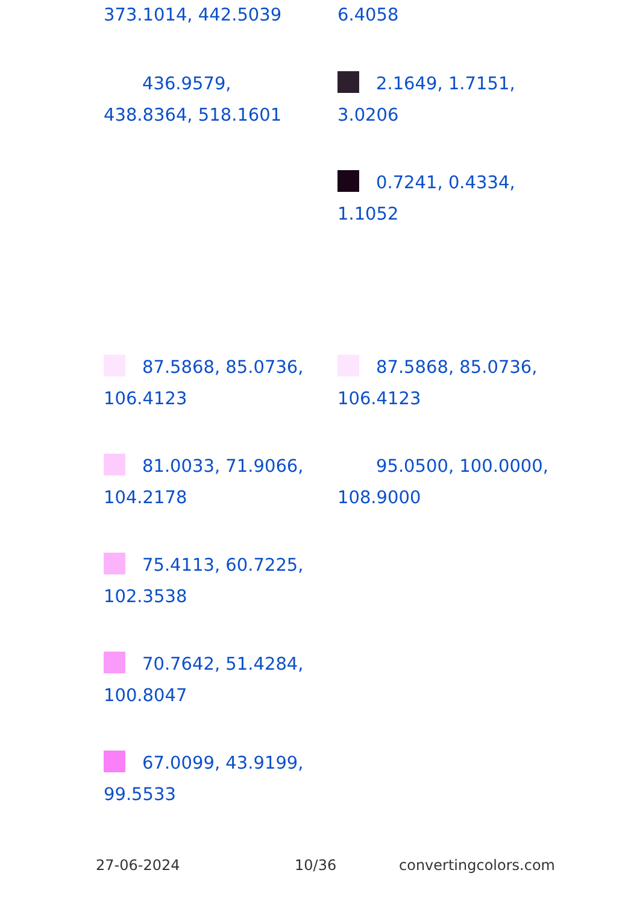373.1014, 442.5039 6.4058
436.9579, 438.8364, 518.1601
2.1649, 1.7151, 3.0206
0.7241, 0.4334, 1.1052
87.5868, 85.0736, 106.4123
87.5868, 85.0736, 106.4123
81.0033, 71.9066, 104.2178
95.0500, 100.0000, 108.9000
75.4113, 60.7225, 102.3538
70.7642, 51.4284, 100.8047
67.0099, 43.9199, 99.5533
27-06-2024 10/36 convertingcolors.com